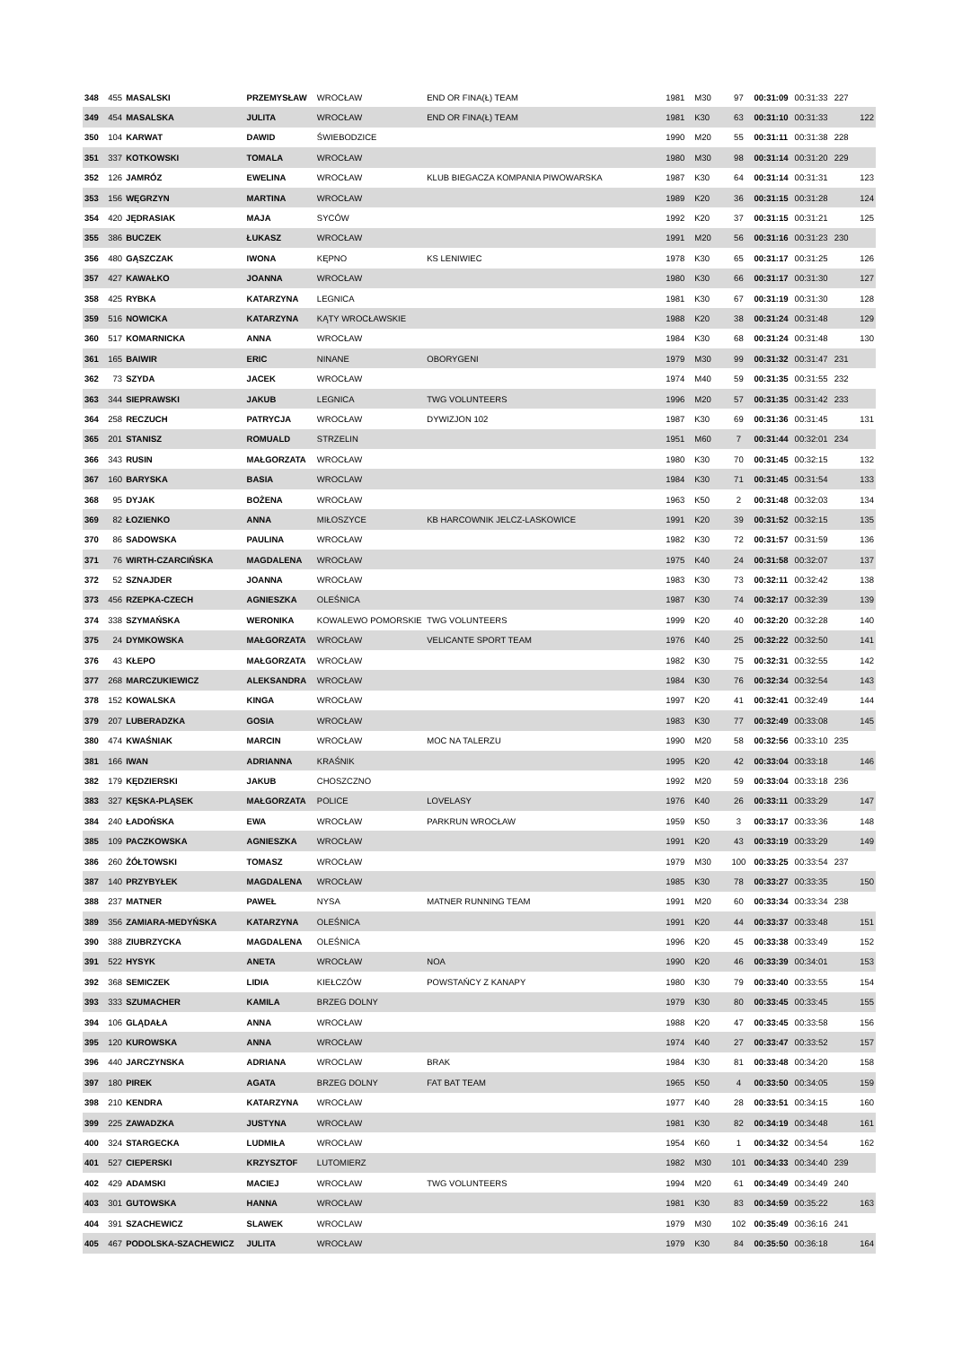| 348 | 455 | MASALSKI | PRZEMYSŁAW | WROCŁAW | END OR FINA(Ł) TEAM | 1981 | M30 | 97 | 00:31:09 | 00:31:33 | 227 | |
| 349 | 454 | MASALSKA | JULITA | WROCŁAW | END OR FINA(Ł) TEAM | 1981 | K30 | 63 | 00:31:10 | 00:31:33 | | 122 |
| 350 | 104 | KARWAT | DAWID | ŚWIEBODZICE | | 1990 | M20 | 55 | 00:31:11 | 00:31:38 | 228 | |
| 351 | 337 | KOTKOWSKI | TOMALA | WROCŁAW | | 1980 | M30 | 98 | 00:31:14 | 00:31:20 | 229 | |
| 352 | 126 | JAMRÓZ | EWELINA | WROCŁAW | KLUB BIEGACZA KOMPANIA PIWOWARSKA | 1987 | K30 | 64 | 00:31:14 | 00:31:31 | | 123 |
| 353 | 156 | WĘGRZYN | MARTINA | WROCŁAW | | 1989 | K20 | 36 | 00:31:15 | 00:31:28 | | 124 |
| 354 | 420 | JĘDRASIAK | MAJA | SYCÓW | | 1992 | K20 | 37 | 00:31:15 | 00:31:21 | | 125 |
| 355 | 386 | BUCZEK | ŁUKASZ | WROCŁAW | | 1991 | M20 | 56 | 00:31:16 | 00:31:23 | 230 | |
| 356 | 480 | GĄSZCZAK | IWONA | KĘPNO | KS LENIWIEC | 1978 | K30 | 65 | 00:31:17 | 00:31:25 | | 126 |
| 357 | 427 | KAWAŁKO | JOANNA | WROCŁAW | | 1980 | K30 | 66 | 00:31:17 | 00:31:30 | | 127 |
| 358 | 425 | RYBKA | KATARZYNA | LEGNICA | | 1981 | K30 | 67 | 00:31:19 | 00:31:30 | | 128 |
| 359 | 516 | NOWICKA | KATARZYNA | KĄTY WROCŁAWSKIE | | 1988 | K20 | 38 | 00:31:24 | 00:31:48 | | 129 |
| 360 | 517 | KOMARNICKA | ANNA | WROCŁAW | | 1984 | K30 | 68 | 00:31:24 | 00:31:48 | | 130 |
| 361 | 165 | BAIWIR | ERIC | NINANE | OBORYGENI | 1979 | M30 | 99 | 00:31:32 | 00:31:47 | 231 | |
| 362 | 73 | SZYDA | JACEK | WROCŁAW | | 1974 | M40 | 59 | 00:31:35 | 00:31:55 | 232 | |
| 363 | 344 | SIEPRAWSKI | JAKUB | LEGNICA | TWG VOLUNTEERS | 1996 | M20 | 57 | 00:31:35 | 00:31:42 | 233 | |
| 364 | 258 | RECZUCH | PATRYCJA | WROCŁAW | DYWIZJON 102 | 1987 | K30 | 69 | 00:31:36 | 00:31:45 | | 131 |
| 365 | 201 | STANISZ | ROMUALD | STRZELIN | | 1951 | M60 | 7 | 00:31:44 | 00:32:01 | 234 | |
| 366 | 343 | RUSIN | MAŁGORZATA | WROCŁAW | | 1980 | K30 | 70 | 00:31:45 | 00:32:15 | | 132 |
| 367 | 160 | BARYSKA | BASIA | WROCLAW | | 1984 | K30 | 71 | 00:31:45 | 00:31:54 | | 133 |
| 368 | 95 | DYJAK | BOŻENA | WROCŁAW | | 1963 | K50 | 2 | 00:31:48 | 00:32:03 | | 134 |
| 369 | 82 | ŁOZIENKO | ANNA | MIŁOSZYCE | KB HARCOWNIK JELCZ-LASKOWICE | 1991 | K20 | 39 | 00:31:52 | 00:32:15 | | 135 |
| 370 | 86 | SADOWSKA | PAULINA | WROCŁAW | | 1982 | K30 | 72 | 00:31:57 | 00:31:59 | | 136 |
| 371 | 76 | WIRTH-CZARCIŃSKA | MAGDALENA | WROCŁAW | | 1975 | K40 | 24 | 00:31:58 | 00:32:07 | | 137 |
| 372 | 52 | SZNAJDER | JOANNA | WROCŁAW | | 1983 | K30 | 73 | 00:32:11 | 00:32:42 | | 138 |
| 373 | 456 | RZEPKA-CZECH | AGNIESZKA | OLEŚNICA | | 1987 | K30 | 74 | 00:32:17 | 00:32:39 | | 139 |
| 374 | 338 | SZYMAŃSKA | WERONIKA | KOWALEWO POMORSKIE | TWG VOLUNTEERS | 1999 | K20 | 40 | 00:32:20 | 00:32:28 | | 140 |
| 375 | 24 | DYMKOWSKA | MAŁGORZATA | WROCŁAW | VELICANTE SPORT TEAM | 1976 | K40 | 25 | 00:32:22 | 00:32:50 | | 141 |
| 376 | 43 | KŁEPO | MAŁGORZATA | WROCŁAW | | 1982 | K30 | 75 | 00:32:31 | 00:32:55 | | 142 |
| 377 | 268 | MARCZUKIEWICZ | ALEKSANDRA | WROCŁAW | | 1984 | K30 | 76 | 00:32:34 | 00:32:54 | | 143 |
| 378 | 152 | KOWALSKA | KINGA | WROCŁAW | | 1997 | K20 | 41 | 00:32:41 | 00:32:49 | | 144 |
| 379 | 207 | LUBERADZKA | GOSIA | WROCŁAW | | 1983 | K30 | 77 | 00:32:49 | 00:33:08 | | 145 |
| 380 | 474 | KWAŚNIAK | MARCIN | WROCŁAW | MOC NA TALERZU | 1990 | M20 | 58 | 00:32:56 | 00:33:10 | 235 | |
| 381 | 166 | IWAN | ADRIANNA | KRAŚNIK | | 1995 | K20 | 42 | 00:33:04 | 00:33:18 | | 146 |
| 382 | 179 | KĘDZIERSKI | JAKUB | CHOSZCZNO | | 1992 | M20 | 59 | 00:33:04 | 00:33:18 | 236 | |
| 383 | 327 | KĘSKA-PLĄSEK | MAŁGORZATA | POLICE | LOVELASY | 1976 | K40 | 26 | 00:33:11 | 00:33:29 | | 147 |
| 384 | 240 | ŁADOŃSKA | EWA | WROCŁAW | PARKRUN WROCŁAW | 1959 | K50 | 3 | 00:33:17 | 00:33:36 | | 148 |
| 385 | 109 | PACZKOWSKA | AGNIESZKA | WROCŁAW | | 1991 | K20 | 43 | 00:33:19 | 00:33:29 | | 149 |
| 386 | 260 | ŻÓŁTOWSKI | TOMASZ | WROCŁAW | | 1979 | M30 | 100 | 00:33:25 | 00:33:54 | 237 | |
| 387 | 140 | PRZYBYŁEK | MAGDALENA | WROCŁAW | | 1985 | K30 | 78 | 00:33:27 | 00:33:35 | | 150 |
| 388 | 237 | MATNER | PAWEŁ | NYSA | MATNER RUNNING TEAM | 1991 | M20 | 60 | 00:33:34 | 00:33:34 | 238 | |
| 389 | 356 | ZAMIARA-MEDYŃSKA | KATARZYNA | OLEŚNICA | | 1991 | K20 | 44 | 00:33:37 | 00:33:48 | | 151 |
| 390 | 388 | ZIUBRZYCKA | MAGDALENA | OLEŚNICA | | 1996 | K20 | 45 | 00:33:38 | 00:33:49 | | 152 |
| 391 | 522 | HYSYK | ANETA | WROCŁAW | NOA | 1990 | K20 | 46 | 00:33:39 | 00:34:01 | | 153 |
| 392 | 368 | SEMICZEK | LIDIA | KIEŁCZÓW | POWSTAŃCY Z KANAPY | 1980 | K30 | 79 | 00:33:40 | 00:33:55 | | 154 |
| 393 | 333 | SZUMACHER | KAMILA | BRZEG DOLNY | | 1979 | K30 | 80 | 00:33:45 | 00:33:45 | | 155 |
| 394 | 106 | GLĄDAŁA | ANNA | WROCŁAW | | 1988 | K20 | 47 | 00:33:45 | 00:33:58 | | 156 |
| 395 | 120 | KUROWSKA | ANNA | WROCŁAW | | 1974 | K40 | 27 | 00:33:47 | 00:33:52 | | 157 |
| 396 | 440 | JARCZYNSKA | ADRIANA | WROCLAW | BRAK | 1984 | K30 | 81 | 00:33:48 | 00:34:20 | | 158 |
| 397 | 180 | PIREK | AGATA | BRZEG DOLNY | FAT BAT TEAM | 1965 | K50 | 4 | 00:33:50 | 00:34:05 | | 159 |
| 398 | 210 | KENDRA | KATARZYNA | WROCŁAW | | 1977 | K40 | 28 | 00:33:51 | 00:34:15 | | 160 |
| 399 | 225 | ZAWADZKA | JUSTYNA | WROCŁAW | | 1981 | K30 | 82 | 00:34:19 | 00:34:48 | | 161 |
| 400 | 324 | STARGECKA | LUDMIŁA | WROCŁAW | | 1954 | K60 | 1 | 00:34:32 | 00:34:54 | | 162 |
| 401 | 527 | CIEPERSKI | KRZYSZTOF | LUTOMIERZ | | 1982 | M30 | 101 | 00:34:33 | 00:34:40 | 239 | |
| 402 | 429 | ADAMSKI | MACIEJ | WROCŁAW | TWG VOLUNTEERS | 1994 | M20 | 61 | 00:34:49 | 00:34:49 | 240 | |
| 403 | 301 | GUTOWSKA | HANNA | WROCŁAW | | 1981 | K30 | 83 | 00:34:59 | 00:35:22 | | 163 |
| 404 | 391 | SZACHEWICZ | SLAWEK | WROCLAW | | 1979 | M30 | 102 | 00:35:49 | 00:36:16 | 241 | |
| 405 | 467 | PODOLSKA-SZACHEWICZ | JULITA | WROCŁAW | | 1979 | K30 | 84 | 00:35:50 | 00:36:18 | | 164 |